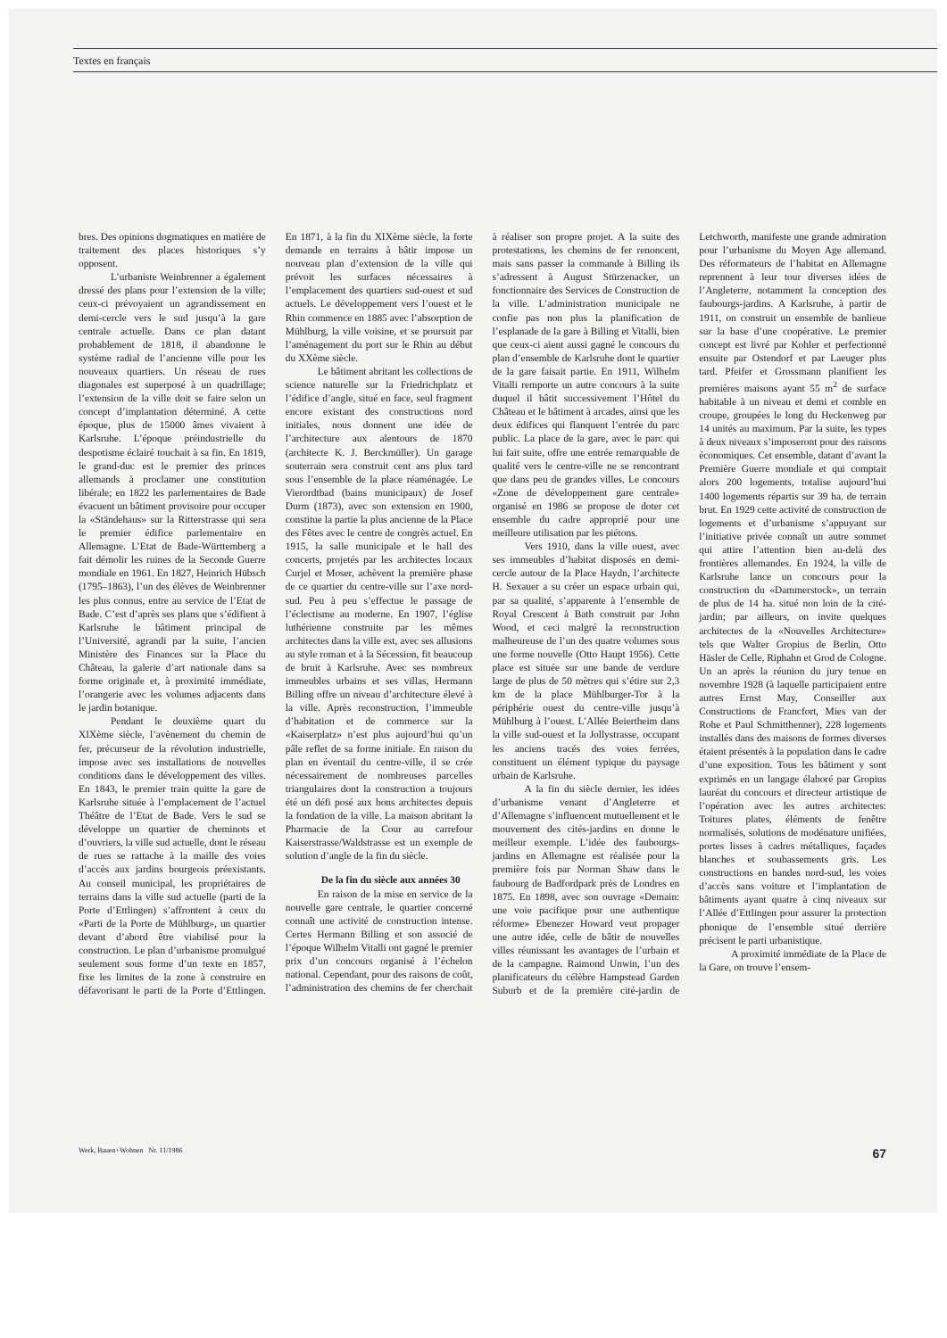Textes en français
bres. Des opinions dogmatiques en matière de traitement des places historiques s’y opposent.
L’urbaniste Weinbrenner a également dressé des plans pour l’extension de la ville; ceux-ci prévoyaient un agrandissement en demi-cercle vers le sud jusqu’à la gare centrale actuelle. Dans ce plan datant probablement de 1818, il abandonne le système radial de l’ancienne ville pour les nouveaux quartiers. Un réseau de rues diagonales est superposé à un quadrillage; l’extension de la ville doit se faire selon un concept d’implantation déterminé. A cette époque, plus de 15000 âmes vivaient à Karlsruhe. L’époque préindustrielle du despotisme éclairé touchait à sa fin. En 1819, le grand-duc est le premier des princes allemands à proclamer une constitution libérale; en 1822 les parlementaires de Bade évacuent un bâtiment provisoire pour occuper la «Ständehaus» sur la Ritterstrasse qui sera le premier édifice parlementaire en Allemagne. L’Etat de Bade-Württemberg a fait démolir les ruines de la Seconde Guerre mondiale en 1961. En 1827, Heinrich Hübsch (1795–1863), l’un des élèves de Weinbrenner les plus connus, entre au service de l’Etat de Bade. C’est d’après ses plans que s’édifient à Karlsruhe le bâtiment principal de l’Université, agrandi par la suite, l’ancien Ministère des Finances sur la Place du Château, la galerie d’art nationale dans sa forme originale et, à proximité immédiate, l’orangerie avec les volumes adjacents dans le jardin botanique.
Pendant le deuxième quart du XIXème siècle, l’avènement du chemin de fer, précurseur de la révolution industrielle, impose avec ses installations de nouvelles conditions dans le développement des villes. En 1843, le premier train quitte la gare de Karlsruhe située à l’emplacement de l’actuel Théâtre de l’Etat de Bade. Vers le sud se développe un quartier de cheminots et d’ouvriers, la ville sud actuelle, dont le réseau de rues se rattache à la maille des voies d’accès aux jardins bourgeois préexistants. Au conseil municipal, les propriétaires de terrains dans la ville sud actuelle (parti de la Porte d’Ettlingen) s’affrontent à ceux du «Parti de la Porte de Mühlburg», un quartier devant d’abord être viabilisé pour la construction. Le plan d’urbanisme promulgué seulement sous forme d’un texte en 1857, fixe les limites de la zone à construire en défavorisant le parti de la Porte d’Ettlingen. En 1871, à la fin du XIXème siècle, la forte demande en terrains à bâtir impose un nouveau plan d’extension de la ville qui prévoit les surfaces nécessaires à l’emplacement des quartiers sud-ouest et sud actuels. Le développement vers l’ouest et le Rhin commence en 1885 avec l’absorption de Mühlburg, la ville voisine, et se poursuit par l’aménagement du port sur le Rhin au début du XXème siècle.
Le bâtiment abritant les collections de science naturelle sur la Friedrichplatz et l’édifice d’angle, situé en face, seul fragment encore existant des constructions nord initiales, nous donnent une idée de l’architecture aux alentours de 1870 (architecte K. J. Berckmüller). Un garage souterrain sera construit cent ans plus tard sous l’ensemble de la place réaménagée. Le Vierordtbad (bains municipaux) de Josef Durm (1873), avec son extension en 1900, constitue la partie la plus ancienne de la Place des Fêtes avec le centre de congrès actuel. En 1915, la salle municipale et le hall des concerts, projetés par les architectes locaux Curjel et Moser, achèvent la première phase de ce quartier du centre-ville sur l’axe nord-sud. Peu à peu s’effectue le passage de l’éclectisme au moderne. En 1907, l’église luthérienne construite par les mêmes architectes dans la ville est, avec ses allusions au style roman et à la Sécession, fit beaucoup de bruit à Karlsruhe. Avec ses nombreux immeubles urbains et ses villas, Hermann Billing offre un niveau d’architecture élevé à la ville. Après reconstruction, l’immeuble d’habitation et de commerce sur la «Kaiserplatz» n’est plus aujourd’hui qu’un pâle reflet de sa forme initiale. En raison du plan en éventail du centre-ville, il se crée nécessairement de nombreuses parcelles triangulaires dont la construction a toujours été un défi posé aux bons architectes depuis la fondation de la ville. La maison abritant la Pharmacie de la Cour au carrefour Kaiserstrasse/Waldstrasse est un exemple de solution d’angle de la fin du siècle.
De la fin du siècle aux années 30
En raison de la mise en service de la nouvelle gare centrale, le quartier concerné connaît une activité de construction intense. Certes Hermann Billing et son associé de l’époque Wilhelm Vitalli ont gagné le premier prix d’un concours organisé à l’échelon national. Cependant, pour des raisons de coût, l’administration des chemins de fer cherchait à réaliser son propre projet. A la suite des protestations, les chemins de fer renoncent, mais sans passer la commande à Billing ils s’adressent à August Stürzenacker, un fonctionnaire des Services de Construction de la ville. L’administration municipale ne confie pas non plus la planification de l’esplanade de la gare à Billing et Vitalli, bien que ceux-ci aient aussi gagné le concours du plan d’ensemble de Karlsruhe dont le quartier de la gare faisait partie. En 1911, Wilhelm Vitalli remporte un autre concours à la suite duquel il bâtit successivement l’Hôtel du Château et le bâtiment à arcades, ainsi que les deux édifices qui flanquent l’entrée du parc public. La place de la gare, avec le parc qui lui fait suite, offre une entrée remarquable de qualité vers le centre-ville ne se rencontrant que dans peu de grandes villes. Le concours «Zone de développement gare centrale» organisé en 1986 se propose de doter cet ensemble du cadre approprié pour une meilleure utilisation par les piétons.
Vers 1910, dans la ville ouest, avec ses immeubles d’habitat disposés en demi-cercle autour de la Place Haydn, l’architecte H. Sexauer a su créer un espace urbain qui, par sa qualité, s’apparente à l’ensemble de Royal Crescent à Bath construit par John Wood, et ceci malgré la reconstruction malheureuse de l’un des quatre volumes sous une forme nouvelle (Otto Haupt 1956). Cette place est située sur une bande de verdure large de plus de 50 mètres qui s’étire sur 2,3 km de la place Mühlburger-Tor à la périphérie ouest du centre-ville jusqu’à Mühlburg à l’ouest. L’Allée Beiertheim dans la ville sud-ouest et la Jollystrasse, occupant les anciens tracés des voies ferrées, constituent un élément typique du paysage urbain de Karlsruhe.
A la fin du siècle dernier, les idées d’urbanisme venant d’Angleterre et d’Allemagne s’influencent mutuellement et le mouvement des cités-jardins en donne le meilleur exemple. L’idée des faubourgs-jardins en Allemagne est réalisée pour la première fois par Norman Shaw dans le faubourg de Badfordpark près de Londres en 1875. En 1898, avec son ouvrage «Demain: une voie pacifique pour une authentique réforme» Ebenezer Howard veut propager une autre idée, celle de bâtir de nouvelles villes réunissant les avantages de l’urbain et de la campagne. Raimond Unwin, l’un des planificateurs du célèbre Hampstead Garden Suburb et de la première cité-jardin de Letchworth, manifeste une grande admiration pour l’urbanisme du Moyen Age allemand. Des réformateurs de l’habitat en Allemagne reprennent à leur tour diverses idées de l’Angleterre, notamment la conception des faubourgs-jardins. A Karlsruhe, à partir de 1911, on construit un ensemble de banlieue sur la base d’une coopérative. Le premier concept est livré par Kohler et perfectionné ensuite par Ostendorf et par Laeuger plus tard. Pfeifer et Grossmann planifient les premières maisons ayant 55 m<sup>2</sup> de surface habitable à un niveau et demi et comble en croupe, groupées le long du Heckenweg par 14 unités au maximum. Par la suite, les types à deux niveaux s’imposeront pour des raisons économiques. Cet ensemble, datant d’avant la Première Guerre mondiale et qui comptait alors 200 logements, totalise aujourd’hui 1400 logements répartis sur 39 ha. de terrain brut. En 1929 cette activité de construction de logements et d’urbanisme s’appuyant sur l’initiative privée connaît un autre sommet qui attire l’attention bien au-delà des frontières allemandes. En 1924, la ville de Karlsruhe lance un concours pour la construction du «Dammerstock», un terrain de plus de 14 ha. situé non loin de la cité-jardin; par ailleurs, on invite quelques architectes de la «Nouvelles Architecture» tels que Walter Gropius de Berlin, Otto Häsler de Celle, Riphahn et Grod de Cologne. Un an après la réunion du jury tenue en novembre 1928 (à laquelle participaient entre autres Ernst May, Conseiller aux Constructions de Francfort, Mies van der Rohe et Paul Schmitthenner), 228 logements installés dans des maisons de formes diverses étaient présentés à la population dans le cadre d’une exposition. Tous les bâtiment y sont exprimés en un langage élaboré par Gropius lauréat du concours et directeur artistique de l’opération avec les autres architectes: Toitures plates, éléments de fenêtre normalisés, solutions de modénature unifiées, portes lisses à cadres métalliques, façades blanches et soubassements gris. Les constructions en bandes nord-sud, les voies d’accès sans voiture et l’implantation de bâtiments ayant quatre à cinq niveaux sur l’Allée d’Ettlingen pour assurer la protection phonique de l’ensemble situé derrière précisent le parti urbanistique.
A proximité immédiate de la Place de la Gare, on trouve l’ensem-
Werk, Bauen+Wohnen Nr. 11/1986 67